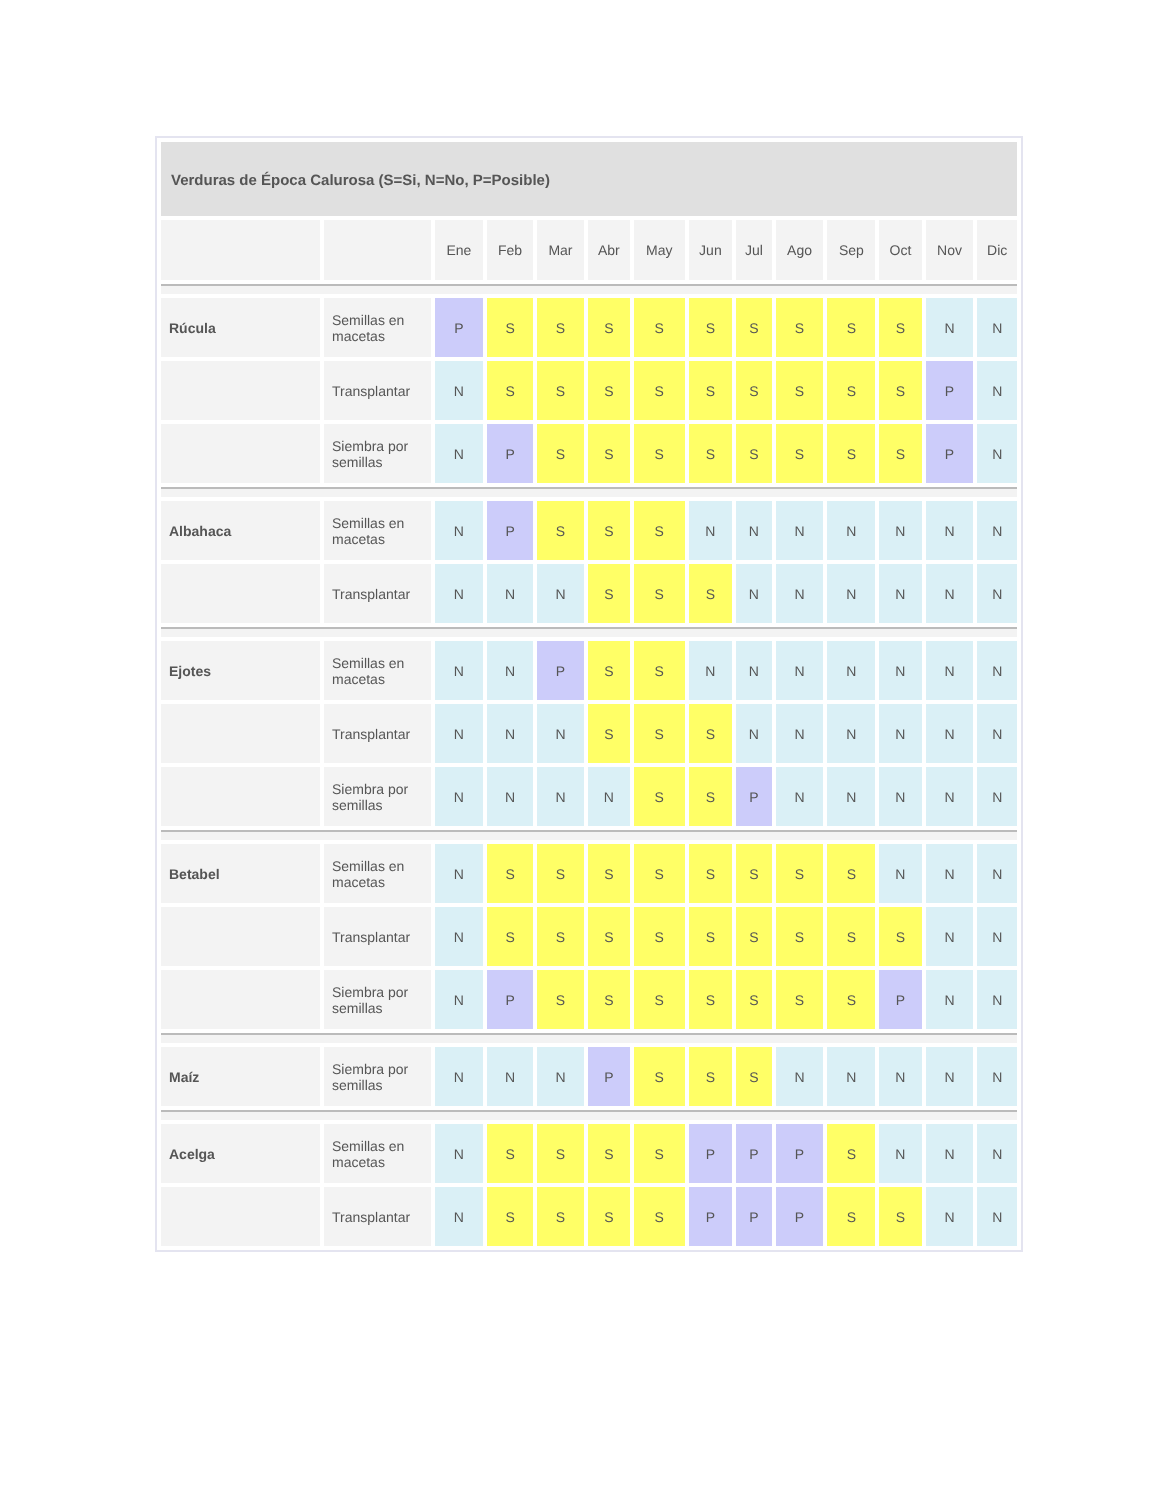| Verduras de Época Calurosa (S=Si, N=No, P=Posible) | | | | | | | | | | | | | |
| --- | --- | --- | --- | --- | --- | --- | --- | --- | --- | --- | --- | --- | --- |
| | | Ene | Feb | Mar | Abr | May | Jun | Jul | Ago | Sep | Oct | Nov | Dic |
| Rúcula | Semillas en macetas | P | S | S | S | S | S | S | S | S | S | N | N |
| | Transplantar | N | S | S | S | S | S | S | S | S | S | P | N |
| | Siembra por semillas | N | P | S | S | S | S | S | S | S | S | P | N |
| Albahaca | Semillas en macetas | N | P | S | S | S | N | N | N | N | N | N | N |
| | Transplantar | N | N | N | S | S | S | N | N | N | N | N | N |
| Ejotes | Semillas en macetas | N | N | P | S | S | N | N | N | N | N | N | N |
| | Transplantar | N | N | N | S | S | S | N | N | N | N | N | N |
| | Siembra por semillas | N | N | N | N | S | S | P | N | N | N | N | N |
| Betabel | Semillas en macetas | N | S | S | S | S | S | S | S | S | N | N | N |
| | Transplantar | N | S | S | S | S | S | S | S | S | S | N | N |
| | Siembra por semillas | N | P | S | S | S | S | S | S | S | P | N | N |
| Maíz | Siembra por semillas | N | N | N | P | S | S | S | N | N | N | N | N |
| Acelga | Semillas en macetas | N | S | S | S | S | P | P | P | S | N | N | N |
| | Transplantar | N | S | S | S | S | P | P | P | S | S | N | N |